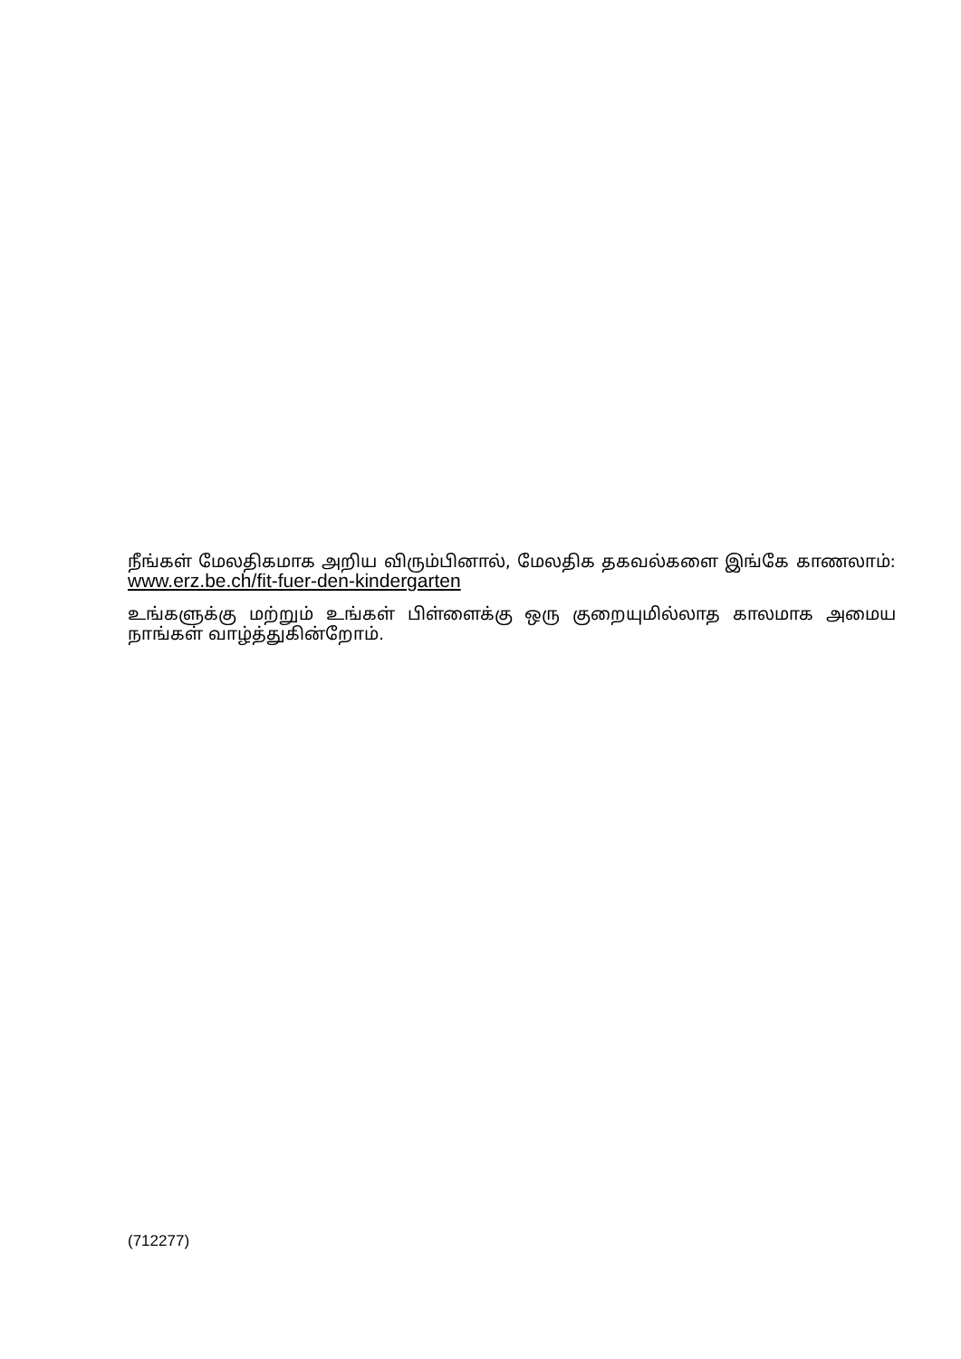நீங்கள் மேலதிகமாக அறிய விரும்பினால், மேலதிக தகவல்களை இங்கே காணலாம்: www.erz.be.ch/fit-fuer-den-kindergarten
உங்களுக்கு மற்றும் உங்கள் பிள்ளைக்கு ஒரு குறையுமில்லாத காலமாக அமைய நாங்கள் வாழ்த்துகின்றோம்.
(712277)